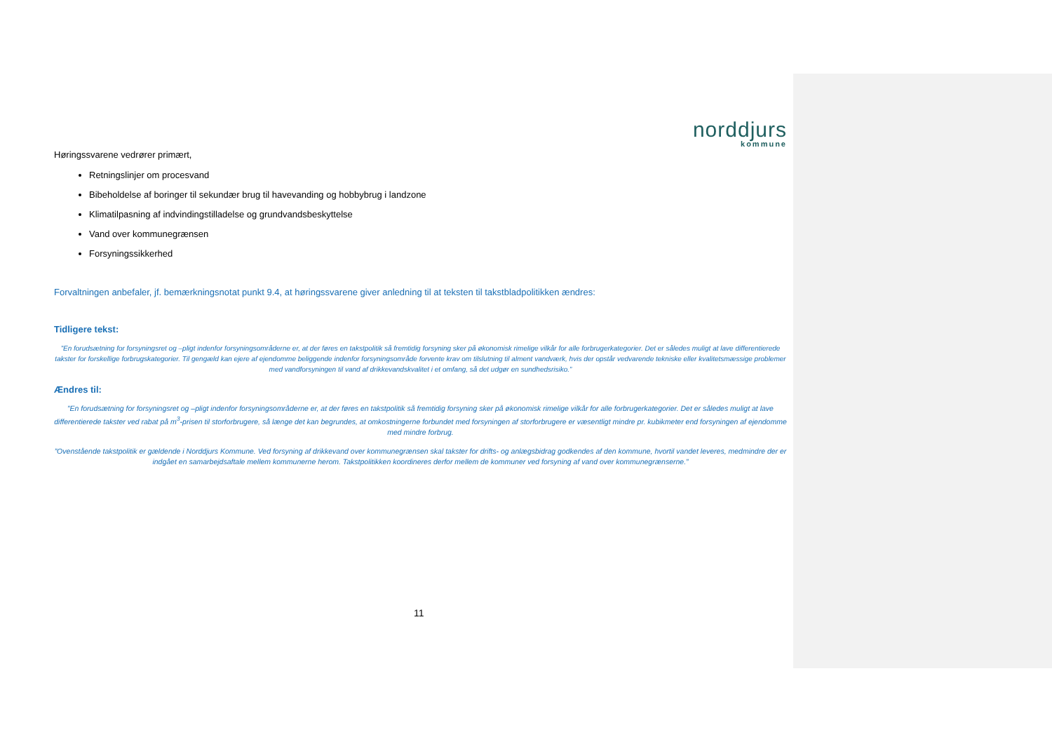norddjurs
kommune
Høringssvarene vedrører primært,
Retningslinjer om procesvand
Bibeholdelse af boringer til sekundær brug til havevanding og hobbybrug i landzone
Klimatilpasning af indvindingstilladelse og grundvandsbeskyttelse
Vand over kommunegrænsen
Forsyningssikkerhed
Forvaltningen anbefaler, jf. bemærkningsnotat punkt 9.4, at høringssvarene giver anledning til at teksten til takstbladpolitikken ændres:
Tidligere tekst:
”En forudsætning for forsyningsret og –pligt indenfor forsyningsområderne er, at der føres en takstpolitik så fremtidig forsyning sker på økonomisk rimelige vilkår for alle forbrugerkategorier. Det er således muligt at lave differentierede takster for forskellige forbrugskategorier. Til gengæld kan ejere af ejendomme beliggende indenfor forsyningsområde forvente krav om tilslutning til alment vandværk, hvis der opstår vedvarende tekniske eller kvalitetsmæssige problemer med vandforsyningen til vand af drikkevandskvalitet i et omfang, så det udgør en sundhedsrisiko.”
Ændres til:
”En forudsætning for forsyningsret og –pligt indenfor forsyningsområderne er, at der føres en takstpolitik så fremtidig forsyning sker på økonomisk rimelige vilkår for alle forbrugerkategorier. Det er således muligt at lave differentierede takster ved rabat på m<sup>3</sup>-prisen til storforbrugere, så længe det kan begrundes, at omkostningerne forbundet med forsyningen af storforbrugere er væsentligt mindre pr. kubikmeter end forsyningen af ejendomme med mindre forbrug.
”Ovenstående takstpolitik er gældende i Norddjurs Kommune. Ved forsyning af drikkevand over kommunegrænsen skal takster for drifts- og anlægsbidrag godkendes af den kommune, hvortil vandet leveres, medmindre der er indgået en samarbejdsaftale mellem kommunerne herom. Takstpolitikken koordineres derfor mellem de kommuner ved forsyning af vand over kommunegrænserne.”
11